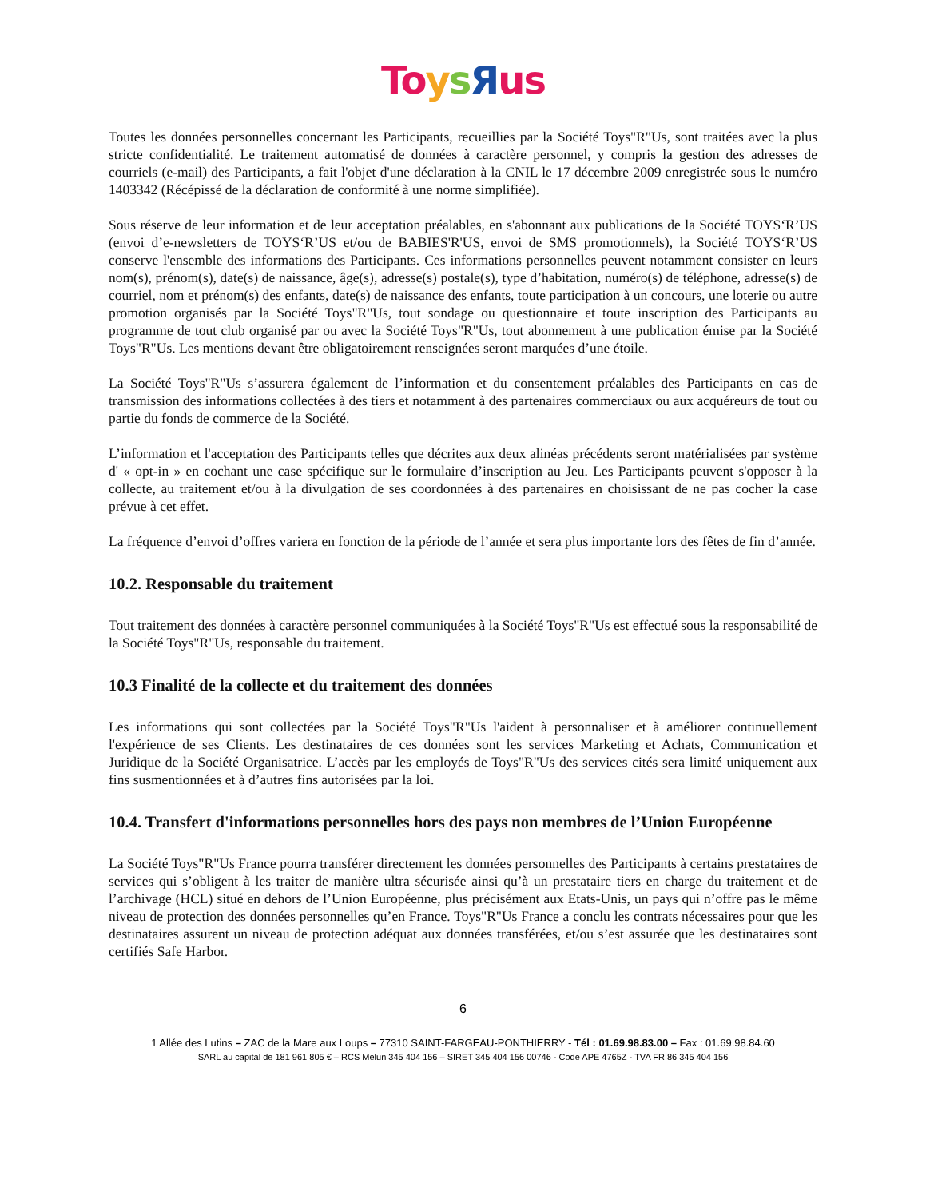To ysЯus
Toutes les données personnelles concernant les Participants, recueillies par la Société Toys"R"Us, sont traitées avec la plus stricte confidentialité. Le traitement automatisé de données à caractère personnel, y compris la gestion des adresses de courriels (e-mail) des Participants, a fait l'objet d'une déclaration à la CNIL le 17 décembre 2009 enregistrée sous le numéro 1403342 (Récépissé de la déclaration de conformité à une norme simplifiée).
Sous réserve de leur information et de leur acceptation préalables, en s'abonnant aux publications de la Société TOYS‘R’US (envoi d’e-newsletters de TOYS‘R’US et/ou de BABIES'R'US, envoi de SMS promotionnels), la Société TOYS‘R’US conserve l'ensemble des informations des Participants. Ces informations personnelles peuvent notamment consister en leurs nom(s), prénom(s), date(s) de naissance, âge(s), adresse(s) postale(s), type d’habitation, numéro(s) de téléphone, adresse(s) de courriel, nom et prénom(s) des enfants, date(s) de naissance des enfants, toute participation à un concours, une loterie ou autre promotion organisés par la Société Toys"R"Us, tout sondage ou questionnaire et toute inscription des Participants au programme de tout club organisé par ou avec la Société Toys"R"Us, tout abonnement à une publication émise par la Société Toys"R"Us. Les mentions devant être obligatoirement renseignées seront marquées d’une étoile.
La Société Toys"R"Us s’assurera également de l’information et du consentement préalables des Participants en cas de transmission des informations collectées à des tiers et notamment à des partenaires commerciaux ou aux acquéreurs de tout ou partie du fonds de commerce de la Société.
L’information et l'acceptation des Participants telles que décrites aux deux alinéas précédents seront matérialisées par système d' « opt-in » en cochant une case spécifique sur le formulaire d’inscription au Jeu. Les Participants peuvent s'opposer à la collecte, au traitement et/ou à la divulgation de ses coordonnées à des partenaires en choisissant de ne pas cocher la case prévue à cet effet.
La fréquence d’envoi d’offres variera en fonction de la période de l’année et sera plus importante lors des fêtes de fin d’année.
10.2. Responsable du traitement
Tout traitement des données à caractère personnel communiquées à la Société Toys"R"Us est effectué sous la responsabilité de la Société Toys"R"Us, responsable du traitement.
10.3 Finalité de la collecte et du traitement des données
Les informations qui sont collectées par la Société Toys"R"Us l'aident à personnaliser et à améliorer continuellement l'expérience de ses Clients. Les destinataires de ces données sont les services Marketing et Achats, Communication et Juridique de la Société Organisatrice. L’accès par les employés de Toys"R"Us des services cités sera limité uniquement aux fins susmentionnées et à d’autres fins autorisées par la loi.
10.4. Transfert d'informations personnelles hors des pays non membres de l’Union Européenne
La Société Toys"R"Us France pourra transférer directement les données personnelles des Participants à certains prestataires de services qui s’obligent à les traiter de manière ultra sécurisée ainsi qu’à un prestataire tiers en charge du traitement et de l’archivage (HCL) situé en dehors de l’Union Européenne, plus précisément aux Etats-Unis, un pays qui n’offre pas le même niveau de protection des données personnelles qu’en France. Toys"R"Us France a conclu les contrats nécessaires pour que les destinataires assurent un niveau de protection adéquat aux données transférées, et/ou s’est assurée que les destinataires sont certifiés Safe Harbor.
6
1 Allée des Lutins – ZAC de la Mare aux Loups – 77310 SAINT-FARGEAU-PONTHIERRY - Tél : 01.69.98.83.00 – Fax : 01.69.98.84.60
SARL au capital de 181 961 805 € – RCS Melun 345 404 156 – SIRET 345 404 156 00746 - Code APE 4765Z - TVA FR 86 345 404 156